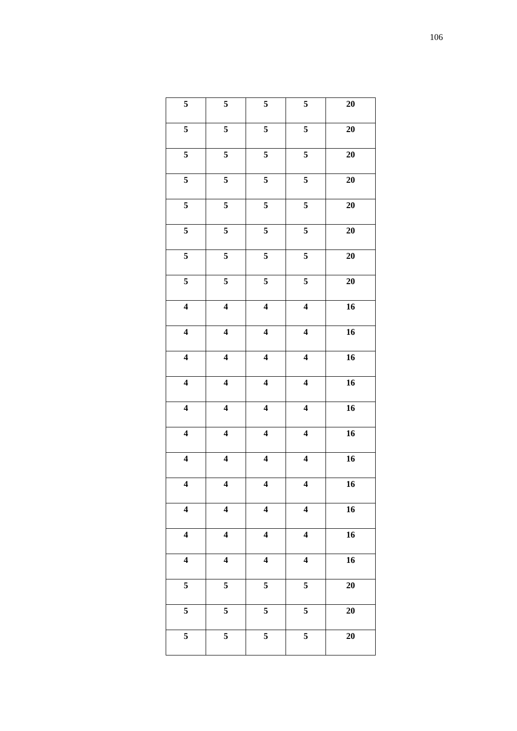106
| 5 | 5 | 5 | 5 | 20 |
| 5 | 5 | 5 | 5 | 20 |
| 5 | 5 | 5 | 5 | 20 |
| 5 | 5 | 5 | 5 | 20 |
| 5 | 5 | 5 | 5 | 20 |
| 5 | 5 | 5 | 5 | 20 |
| 5 | 5 | 5 | 5 | 20 |
| 5 | 5 | 5 | 5 | 20 |
| 4 | 4 | 4 | 4 | 16 |
| 4 | 4 | 4 | 4 | 16 |
| 4 | 4 | 4 | 4 | 16 |
| 4 | 4 | 4 | 4 | 16 |
| 4 | 4 | 4 | 4 | 16 |
| 4 | 4 | 4 | 4 | 16 |
| 4 | 4 | 4 | 4 | 16 |
| 4 | 4 | 4 | 4 | 16 |
| 4 | 4 | 4 | 4 | 16 |
| 4 | 4 | 4 | 4 | 16 |
| 4 | 4 | 4 | 4 | 16 |
| 5 | 5 | 5 | 5 | 20 |
| 5 | 5 | 5 | 5 | 20 |
| 5 | 5 | 5 | 5 | 20 |